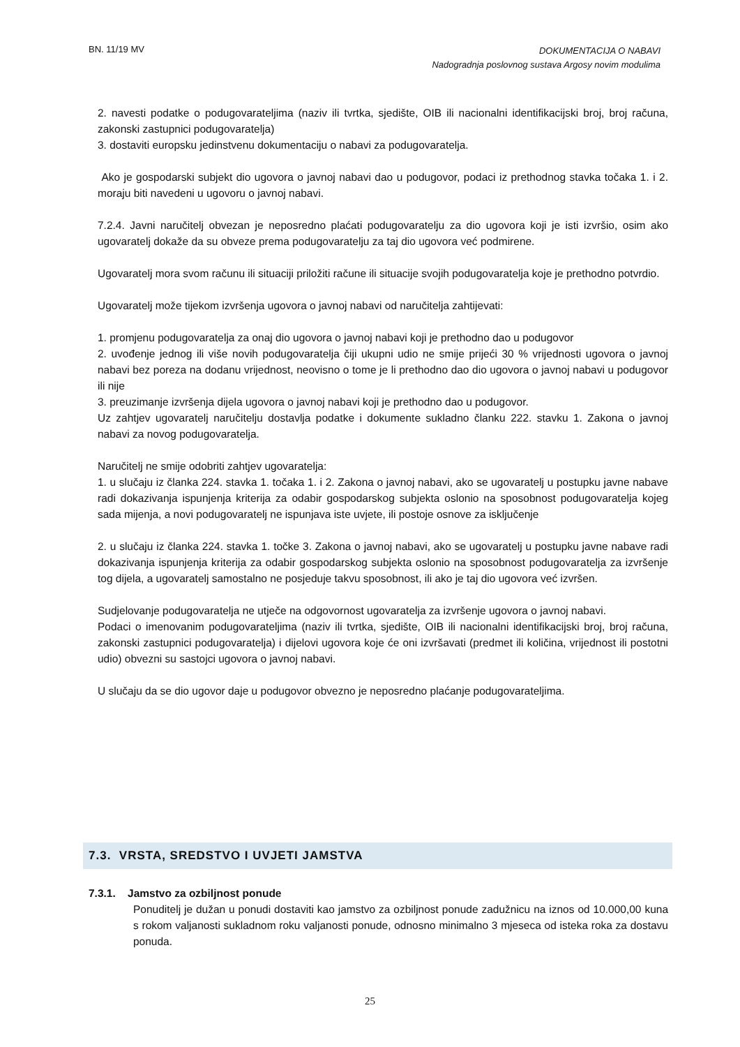BN. 11/19 MV DOKUMENTACIJA O NABAVI
Nadogradnja poslovnog sustava Argosy novim modulima
2. navesti podatke o podugovarateljima (naziv ili tvrtka, sjedište, OIB ili nacionalni identifikacijski broj, broj računa, zakonski zastupnici podugovaratelja)
3. dostaviti europsku jedinstvenu dokumentaciju o nabavi za podugovaratelja.
Ako je gospodarski subjekt dio ugovora o javnoj nabavi dao u podugovor, podaci iz prethodnog stavka točaka 1. i 2. moraju biti navedeni u ugovoru o javnoj nabavi.
7.2.4. Javni naručitelj obvezan je neposredno plaćati podugovaratelju za dio ugovora koji je isti izvršio, osim ako ugovaratelj dokaže da su obveze prema podugovaratelju za taj dio ugovora već podmirene.
Ugovaratelj mora svom računu ili situaciji priložiti račune ili situacije svojih podugovaratelja koje je prethodno potvrdio.
Ugovaratelj može tijekom izvršenja ugovora o javnoj nabavi od naručitelja zahtijevati:
1. promjenu podugovaratelja za onaj dio ugovora o javnoj nabavi koji je prethodno dao u podugovor
2. uvođenje jednog ili više novih podugovaratelja čiji ukupni udio ne smije prijeći 30 % vrijednosti ugovora o javnoj nabavi bez poreza na dodanu vrijednost, neovisno o tome je li prethodno dao dio ugovora o javnoj nabavi u podugovor ili nije
3. preuzimanje izvršenja dijela ugovora o javnoj nabavi koji je prethodno dao u podugovor.
Uz zahtjev ugovaratelj naručitelju dostavlja podatke i dokumente sukladno članku 222. stavku 1. Zakona o javnoj nabavi za novog podugovaratelja.
Naručitelj ne smije odobriti zahtjev ugovaratelja:
1. u slučaju iz članka 224. stavka 1. točaka 1. i 2. Zakona o javnoj nabavi, ako se ugovaratelj u postupku javne nabave radi dokazivanja ispunjenja kriterija za odabir gospodarskog subjekta oslonio na sposobnost podugovaratelja kojeg sada mijenja, a novi podugovaratelj ne ispunjava iste uvjete, ili postoje osnove za isključenje
2. u slučaju iz članka 224. stavka 1. točke 3. Zakona o javnoj nabavi, ako se ugovaratelj u postupku javne nabave radi dokazivanja ispunjenja kriterija za odabir gospodarskog subjekta oslonio na sposobnost podugovaratelja za izvršenje tog dijela, a ugovaratelj samostalno ne posjeduje takvu sposobnost, ili ako je taj dio ugovora već izvršen.
Sudjelovanje podugovaratelja ne utječe na odgovornost ugovaratelja za izvršenje ugovora o javnoj nabavi.
Podaci o imenovanim podugovarateljima (naziv ili tvrtka, sjedište, OIB ili nacionalni identifikacijski broj, broj računa, zakonski zastupnici podugovaratelja) i dijelovi ugovora koje će oni izvršavati (predmet ili količina, vrijednost ili postotni udio) obvezni su sastojci ugovora o javnoj nabavi.
U slučaju da se dio ugovor daje u podugovor obvezno je neposredno plaćanje podugovarateljima.
7.3. VRSTA, SREDSTVO I UVJETI JAMSTVA
7.3.1. Jamstvo za ozbiljnost ponude
Ponuditelj je dužan u ponudi dostaviti kao jamstvo za ozbiljnost ponude zadužnicu na iznos od 10.000,00 kuna s rokom valjanosti sukladnom roku valjanosti ponude, odnosno minimalno 3 mjeseca od isteka roka za dostavu ponuda.
25